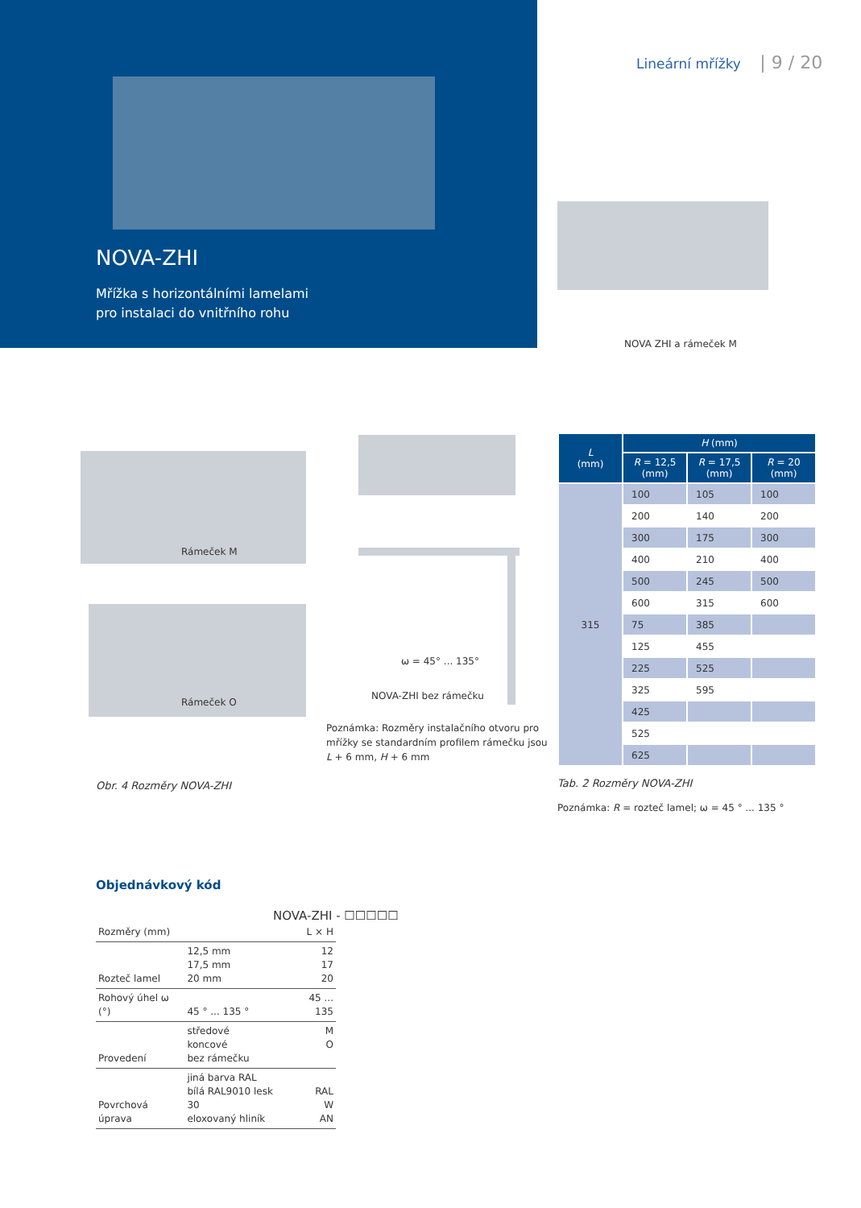NOVA-ZHI
Mřížka s horizontálními lamelami
pro instalaci do vnitřního rohu
Lineární mřížky | 9 / 20
NOVA ZHI a rámeček M
Rámeček M
Rámeček O
ω = 45° ... 135°
NOVA-ZHI bez rámečku
Poznámka: Rozměry instalačního otvoru pro
mřížky se standardním profilem rámečku jsou
L + 6 mm, H + 6 mm
Obr. 4 Rozměry NOVA-ZHI
| L (mm) | H (mm) | | |
| --- | --- | --- | --- |
| | R = 12,5 (mm) | R = 17,5 (mm) | R = 20 (mm) |
| 315 | 100 | 105 | 100 |
| | 200 | 140 | 200 |
| | 300 | 175 | 300 |
| | 400 | 210 | 400 |
| | 500 | 245 | 500 |
| | 600 | 315 | 600 |
| | 75 | 385 | |
| | 125 | 455 | |
| | 225 | 525 | |
| | 325 | 595 | |
| | 425 | | |
| | 525 | | |
| | 625 | | |
Tab. 2 Rozměry NOVA-ZHI
Poznámka: R = rozteč lamel; ω = 45 ° ... 135 °
Objednávkový kód
NOVA-ZHI - ☐☐☐☐☐
| Rozměry (mm) | | L × H |
| Rozteč lamel | 12,5 mm 17,5 mm 20 mm | 12 17 20 |
| Rohový úhel ω (°) | 45 ° ... 135 ° | 45 ... 135 |
| Provedení | středové koncové bez rámečku | M O |
| Povrchová úprava | jiná barva RAL bílá RAL9010 lesk 30 eloxovaný hliník | RAL W AN |